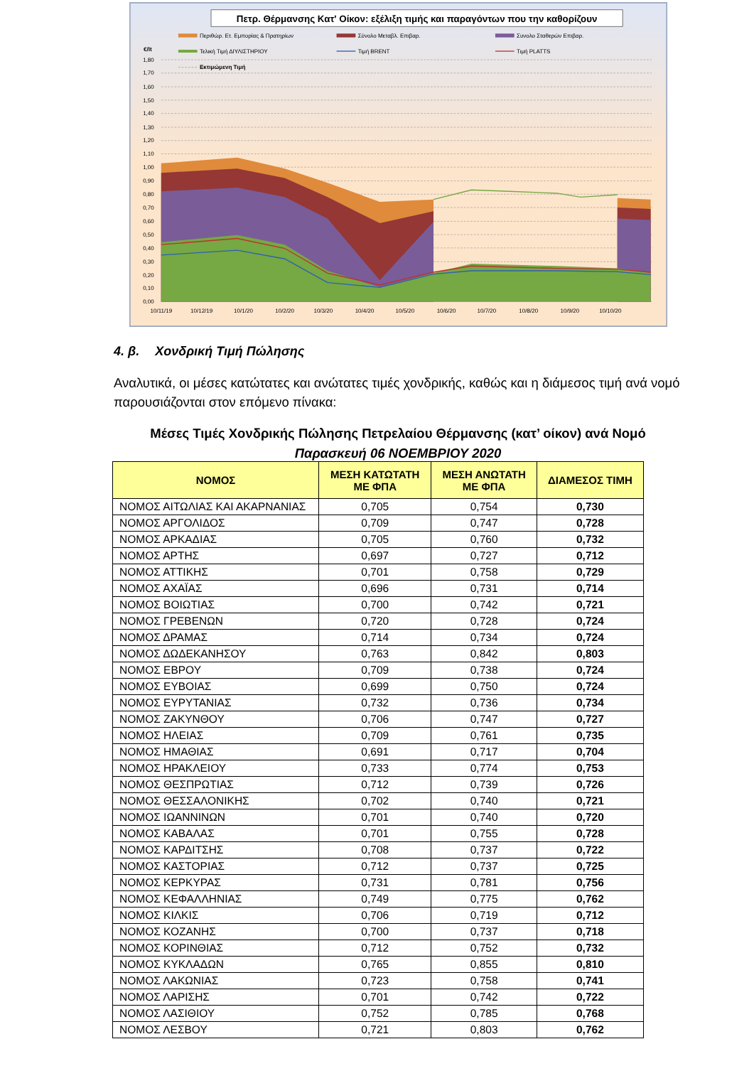Πετρ. Θέρμανσης Κατ' Οίκον: εξέλιξη τιμής και παραγόντων που την καθορίζουν
Περιθώρ. Ετ. Εμπορίας & Πρατηρίων
Σύνολο Μεταβλ. Επιβαρ.
Συνολο Σταθερών Επιβαρ.
Τελική Τιμή ΔΙΥΛΙΣΤΗΡΙΟΥ
Τιμή BRENT
Τιμή PLATTS
Εκτιμώμενη Τιμή
€/lt
1,80
1,70
1,60
1,50
1,40
1,30
1,20
1,10
1,00
0,90
0,80
0,70
0,60
0,50
0,40
0,30
0,20
0,10
0,00
10/11/19
10/12/19
10/1/20
10/2/20
10/3/20
10/4/20
10/5/20
10/6/20
10/7/20
10/8/20
10/9/20
10/10/20
4. β. Χονδρική Τιμή Πώλησης
Αναλυτικά, οι μέσες κατώτατες και ανώτατες τιμές χονδρικής, καθώς και η διάμεσος τιμή ανά νομό παρουσιάζονται στον επόμενο πίνακα:
Μέσες Τιμές Χονδρικής Πώλησης Πετρελαίου Θέρμανσης (κατ’ οίκον) ανά Νομό
Παρασκευή 06 ΝΟΕΜΒΡΙΟΥ 2020
| ΝΟΜΟΣ | ΜΕΣΗ ΚΑΤΩΤΑΤΗ ΜΕ ΦΠΑ | ΜΕΣΗ ΑΝΩΤΑΤΗ ΜΕ ΦΠΑ | ΔΙΑΜΕΣΟΣ ΤΙΜΗ |
| --- | --- | --- | --- |
| ΝΟΜΟΣ ΑΙΤΩΛΙΑΣ ΚΑΙ ΑΚΑΡΝΑΝΙΑΣ | 0,705 | 0,754 | 0,730 |
| ΝΟΜΟΣ ΑΡΓΟΛΙΔΟΣ | 0,709 | 0,747 | 0,728 |
| ΝΟΜΟΣ ΑΡΚΑΔΙΑΣ | 0,705 | 0,760 | 0,732 |
| ΝΟΜΟΣ ΑΡΤΗΣ | 0,697 | 0,727 | 0,712 |
| ΝΟΜΟΣ ΑΤΤΙΚΗΣ | 0,701 | 0,758 | 0,729 |
| ΝΟΜΟΣ ΑΧΑΪΑΣ | 0,696 | 0,731 | 0,714 |
| ΝΟΜΟΣ ΒΟΙΩΤΙΑΣ | 0,700 | 0,742 | 0,721 |
| ΝΟΜΟΣ ΓΡΕΒΕΝΩΝ | 0,720 | 0,728 | 0,724 |
| ΝΟΜΟΣ ΔΡΑΜΑΣ | 0,714 | 0,734 | 0,724 |
| ΝΟΜΟΣ ΔΩΔΕΚΑΝΗΣΟΥ | 0,763 | 0,842 | 0,803 |
| ΝΟΜΟΣ ΕΒΡΟΥ | 0,709 | 0,738 | 0,724 |
| ΝΟΜΟΣ ΕΥΒΟΙΑΣ | 0,699 | 0,750 | 0,724 |
| ΝΟΜΟΣ ΕΥΡΥΤΑΝΙΑΣ | 0,732 | 0,736 | 0,734 |
| ΝΟΜΟΣ ΖΑΚΥΝΘΟΥ | 0,706 | 0,747 | 0,727 |
| ΝΟΜΟΣ ΗΛΕΙΑΣ | 0,709 | 0,761 | 0,735 |
| ΝΟΜΟΣ ΗΜΑΘΙΑΣ | 0,691 | 0,717 | 0,704 |
| ΝΟΜΟΣ ΗΡΑΚΛΕΙΟΥ | 0,733 | 0,774 | 0,753 |
| ΝΟΜΟΣ ΘΕΣΠΡΩΤΙΑΣ | 0,712 | 0,739 | 0,726 |
| ΝΟΜΟΣ ΘΕΣΣΑΛΟΝΙΚΗΣ | 0,702 | 0,740 | 0,721 |
| ΝΟΜΟΣ ΙΩΑΝΝΙΝΩΝ | 0,701 | 0,740 | 0,720 |
| ΝΟΜΟΣ ΚΑΒΑΛΑΣ | 0,701 | 0,755 | 0,728 |
| ΝΟΜΟΣ ΚΑΡΔΙΤΣΗΣ | 0,708 | 0,737 | 0,722 |
| ΝΟΜΟΣ ΚΑΣΤΟΡΙΑΣ | 0,712 | 0,737 | 0,725 |
| ΝΟΜΟΣ ΚΕΡΚΥΡΑΣ | 0,731 | 0,781 | 0,756 |
| ΝΟΜΟΣ ΚΕΦΑΛΛΗΝΙΑΣ | 0,749 | 0,775 | 0,762 |
| ΝΟΜΟΣ ΚΙΛΚΙΣ | 0,706 | 0,719 | 0,712 |
| ΝΟΜΟΣ ΚΟΖΑΝΗΣ | 0,700 | 0,737 | 0,718 |
| ΝΟΜΟΣ ΚΟΡΙΝΘΙΑΣ | 0,712 | 0,752 | 0,732 |
| ΝΟΜΟΣ ΚΥΚΛΑΔΩΝ | 0,765 | 0,855 | 0,810 |
| ΝΟΜΟΣ ΛΑΚΩΝΙΑΣ | 0,723 | 0,758 | 0,741 |
| ΝΟΜΟΣ ΛΑΡΙΣΗΣ | 0,701 | 0,742 | 0,722 |
| ΝΟΜΟΣ ΛΑΣΙΘΙΟΥ | 0,752 | 0,785 | 0,768 |
| ΝΟΜΟΣ ΛΕΣΒΟΥ | 0,721 | 0,803 | 0,762 |